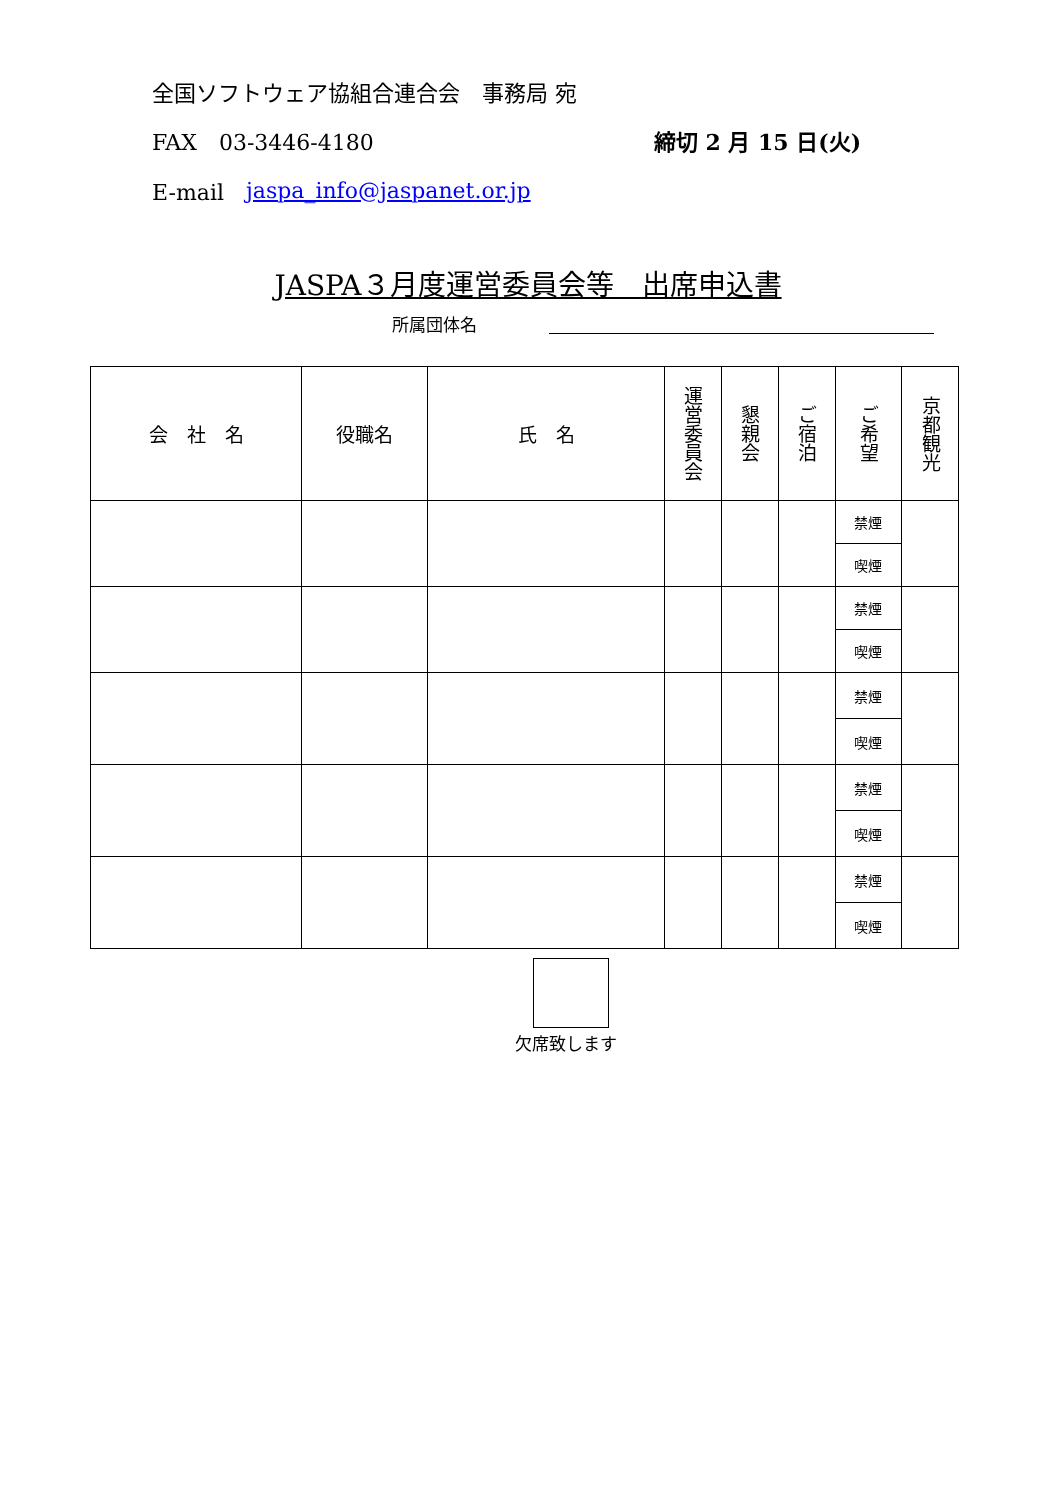全国ソフトウェア協組合連合会　事務局 宛
FAX　03-3446-4180 締切 2 月 15 日(火)
E-mail　 jaspa_info@jaspanet.or.jp
JASPA３月度運営委員会等　出席申込書
所属団体名
| 会 社 名 | 役職名 | 氏 名 | 運営委員会 | 懇親会 | ご宿泊 | ご希望 | 京都観光 |
| --- | --- | --- | --- | --- | --- | --- | --- |
| | | | | | | 禁煙 | |
| | | | | | | 喫煙 | |
| | | | | | | 禁煙 | |
| | | | | | | 喫煙 | |
| | | | | | | 禁煙 | |
| | | | | | | 喫煙 | |
| | | | | | | 禁煙 | |
| | | | | | | 喫煙 | |
| | | | | | | 禁煙 | |
| | | | | | | 喫煙 | |
欠席致します